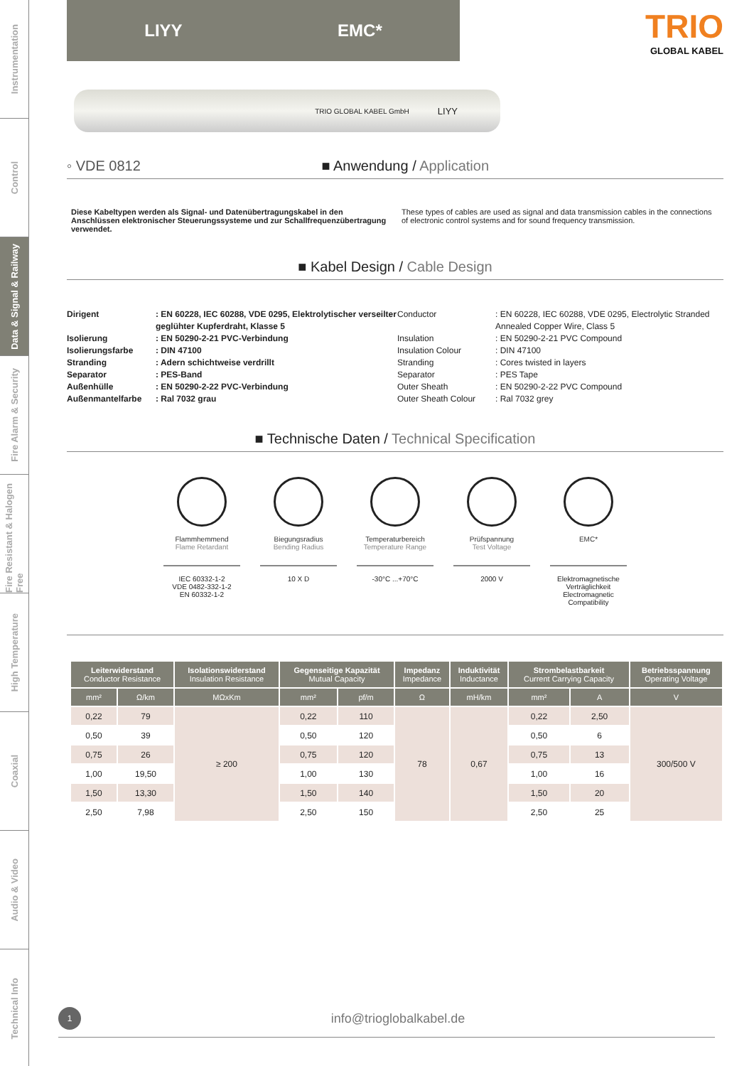Instrumentation
Control
Data & Signal & Railway
Fire Alarm & Security
Fire Resistant & Halogen Free
High Temperature
Coaxial
Audio & Video
Technical Info
LIYY EMC*
TRIO
GLOBAL KABEL
TRIO GLOBAL KABEL GmbH LIYY
◦ VDE 0812 ■ Anwendung / Application
Diese Kabeltypen werden als Signal- und Datenübertragungskabel in den Anschlüssen elektronischer Steuerungssysteme und zur Schallfrequenzübertragung verwendet.
These types of cables are used as signal and data transmission cables in the connections of electronic control systems and for sound frequency transmission.
■ Kabel Design / Cable Design
Dirigent: EN 60228, IEC 60288, VDE 0295, Elektrolytischer verseilter geglühter Kupferdraht, Klasse 5 Conductor: EN 60228, IEC 60288, VDE 0295, Electrolytic Stranded Annealed Copper Wire, Class 5 Isolierung: EN 50290-2-21 PVC-Verbindung Insulation: EN 50290-2-21 PVC Compound Isolierungsfarbe: DIN 47100 Insulation Colour: DIN 47100 Stranding: Adern schichtweise verdrillt Stranding: Cores twisted in layers Separator: PES-Band Separator: PES Tape Außenhülle: EN 50290-2-22 PVC-Verbindung Outer Sheath: EN 50290-2-22 PVC Compound Außenmantelfarbe: Ral 7032 grau Outer Sheath Colour: Ral 7032 grey
■ Technische Daten / Technical Specification
Flammhemmend
Flame Retardant
IEC 60332-1-2
VDE 0482-332-1-2
EN 60332-1-2
Biegungsradius
Bending Radius
10 X D
Temperaturbereich
Temperature Range
-30°C ...+70°C
Prüfspannung
Test Voltage
2000 V
EMC*
Elektromagnetische Verträglichkeit Electromagnetic Compatibility
| Leiterwiderstand Conductor Resistance | | Isolationswiderstand Insulation Resistance | Gegenseitige Kapazität Mutual Capacity | | Impedanz Impedance | Induktivität Inductance | Strombelastbarkeit Current Carrying Capacity | | Betriebsspannung Operating Voltage |
| --- | --- | --- | --- | --- | --- | --- | --- | --- | --- |
| mm² | Ω/km | MΩxKm | mm² | pf/m | Ω | mH/km | mm² | A | V |
| 0,22 | 79 | ≥ 200 | 0,22 | 110 | 78 | 0,67 | 0,22 | 2,50 | 300/500 V |
| 0,50 | 39 | | 0,50 | 120 | | | 0,50 | 6 | |
| 0,75 | 26 | | 0,75 | 120 | | | 0,75 | 13 | |
| 1,00 | 19,50 | | 1,00 | 130 | | | 1,00 | 16 | |
| 1,50 | 13,30 | | 1,50 | 140 | | | 1,50 | 20 | |
| 2,50 | 7,98 | | 2,50 | 150 | | | 2,50 | 25 | |
1
info@trioglobalkabel.de